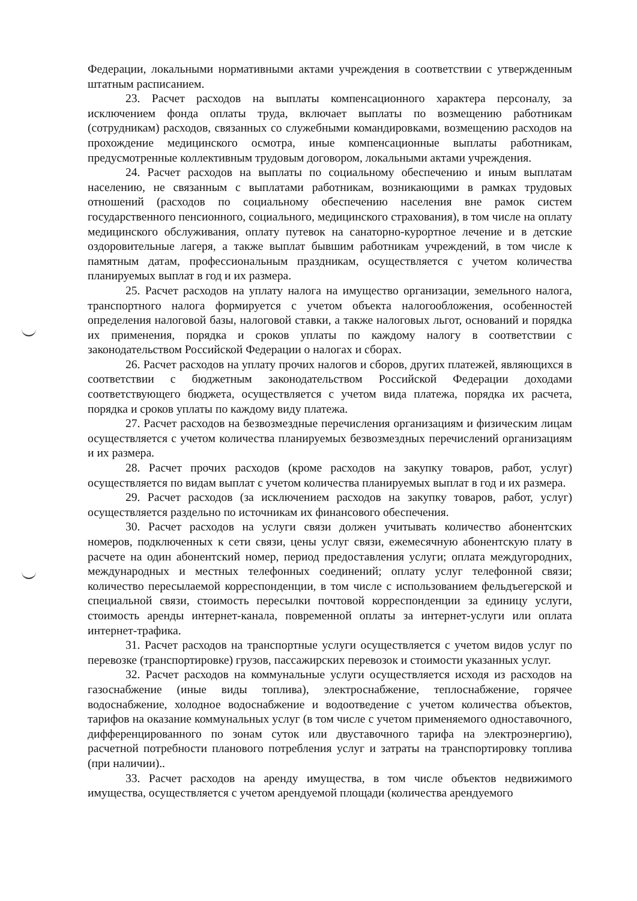Федерации, локальными нормативными актами учреждения в соответствии с утвержденным штатным расписанием.
23. Расчет расходов на выплаты компенсационного характера персоналу, за исключением фонда оплаты труда, включает выплаты по возмещению работникам (сотрудникам) расходов, связанных со служебными командировками, возмещению расходов на прохождение медицинского осмотра, иные компенсационные выплаты работникам, предусмотренные коллективным трудовым договором, локальными актами учреждения.
24. Расчет расходов на выплаты по социальному обеспечению и иным выплатам населению, не связанным с выплатами работникам, возникающими в рамках трудовых отношений (расходов по социальному обеспечению населения вне рамок систем государственного пенсионного, социального, медицинского страхования), в том числе на оплату медицинского обслуживания, оплату путевок на санаторно-курортное лечение и в детские оздоровительные лагеря, а также выплат бывшим работникам учреждений, в том числе к памятным датам, профессиональным праздникам, осуществляется с учетом количества планируемых выплат в год и их размера.
25. Расчет расходов на уплату налога на имущество организации, земельного налога, транспортного налога формируется с учетом объекта налогообложения, особенностей определения налоговой базы, налоговой ставки, а также налоговых льгот, оснований и порядка их применения, порядка и сроков уплаты по каждому налогу в соответствии с законодательством Российской Федерации о налогах и сборах.
26. Расчет расходов на уплату прочих налогов и сборов, других платежей, являющихся в соответствии с бюджетным законодательством Российской Федерации доходами соответствующего бюджета, осуществляется с учетом вида платежа, порядка их расчета, порядка и сроков уплаты по каждому виду платежа.
27. Расчет расходов на безвозмездные перечисления организациям и физическим лицам осуществляется с учетом количества планируемых безвозмездных перечислений организациям и их размера.
28. Расчет прочих расходов (кроме расходов на закупку товаров, работ, услуг) осуществляется по видам выплат с учетом количества планируемых выплат в год и их размера.
29. Расчет расходов (за исключением расходов на закупку товаров, работ, услуг) осуществляется раздельно по источникам их финансового обеспечения.
30. Расчет расходов на услуги связи должен учитывать количество абонентских номеров, подключенных к сети связи, цены услуг связи, ежемесячную абонентскую плату в расчете на один абонентский номер, период предоставления услуги; оплата междугородних, международных и местных телефонных соединений; оплату услуг телефонной связи; количество пересылаемой корреспонденции, в том числе с использованием фельдъегерской и специальной связи, стоимость пересылки почтовой корреспонденции за единицу услуги, стоимость аренды интернет-канала, повременной оплаты за интернет-услуги или оплата интернет-трафика.
31. Расчет расходов на транспортные услуги осуществляется с учетом видов услуг по перевозке (транспортировке) грузов, пассажирских перевозок и стоимости указанных услуг.
32. Расчет расходов на коммунальные услуги осуществляется исходя из расходов на газоснабжение (иные виды топлива), электроснабжение, теплоснабжение, горячее водоснабжение, холодное водоснабжение и водоотведение с учетом количества объектов, тарифов на оказание коммунальных услуг (в том числе с учетом применяемого одноставочного, дифференцированного по зонам суток или двуставочного тарифа на электроэнергию), расчетной потребности планового потребления услуг и затраты на транспортировку топлива (при наличии)..
33. Расчет расходов на аренду имущества, в том числе объектов недвижимого имущества, осуществляется с учетом арендуемой площади (количества арендуемого